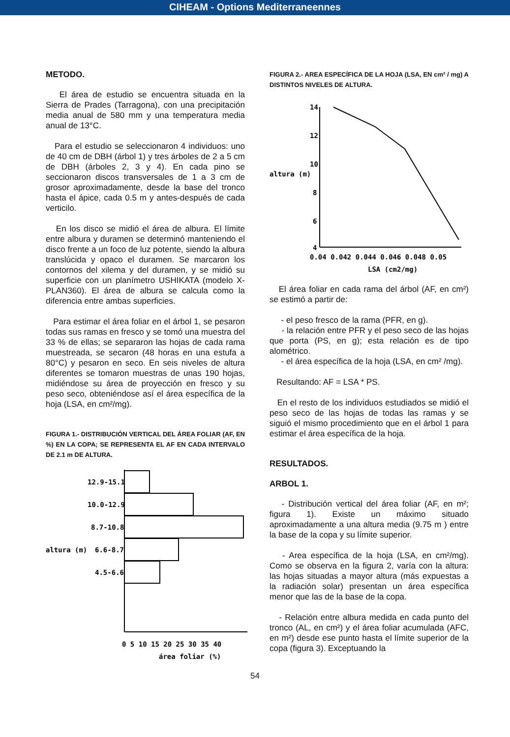CIHEAM - Options Mediterraneennes
METODO.
El área de estudio se encuentra situada en la Sierra de Prades (Tarragona), con una precipitación media anual de 580 mm y una temperatura media anual de 13°C.
Para el estudio se seleccionaron 4 individuos: uno de 40 cm de DBH (árbol 1) y tres árboles de 2 a 5 cm de DBH (árboles 2, 3 y 4). En cada pino se seccionaron discos transversales de 1 a 3 cm de grosor aproximadamente, desde la base del tronco hasta el ápice, cada 0.5 m y antes-después de cada verticilo.
En los disco se midió el área de albura. El límite entre albura y duramen se determinó manteniendo el disco frente a un foco de luz potente, siendo la albura translúcida y opaco el duramen. Se marcaron los contornos del xilema y del duramen, y se midió su superficie con un planímetro USHIKATA (modelo X-PLAN360). El área de albura se calcula como la diferencia entre ambas superficies.
Para estimar el área foliar en el árbol 1, se pesaron todas sus ramas en fresco y se tomó una muestra del 33 % de ellas; se separaron las hojas de cada rama muestreada, se secaron (48 horas en una estufa a 80°C) y pesaron en seco. En seis niveles de altura diferentes se tomaron muestras de unas 190 hojas, midiéndose su área de proyección en fresco y su peso seco, obteniéndose así el área específica de la hoja (LSA, en cm²/mg).
FIGURA 1.- DISTRIBUCIÓN VERTICAL DEL ÁREA FOLIAR (AF, EN %) EN LA COPA; SE REPRESENTA EL AF EN CADA INTERVALO DE 2.1 m DE ALTURA.
12.9-15.1
10.0-12.9
8.7-10.8
6.6-8.7
altura (m)
4.5-6.6
0 5 10 15 20 25 30 35 40
área foliar (%)
FIGURA 2.- AREA ESPECÍFICA DE LA HOJA (LSA, EN cm² / mg) A DISTINTOS NIVELES DE ALTURA.
14
12
10
altura (m)
8
6
4
0.04 0.042 0.044 0.046 0.048 0.05
LSA (cm2/mg)
El área foliar en cada rama del árbol (AF, en cm²) se estimó a partir de:
- el peso fresco de la rama (PFR, en g).
- la relación entre PFR y el peso seco de las hojas que porta (PS, en g); esta relación es de tipo alométrico.
- el área específica de la hoja (LSA, en cm² /mg).
Resultando: AF = LSA * PS.
En el resto de los individuos estudiados se midió el peso seco de las hojas de todas las ramas y se siguió el mismo procedimiento que en el árbol 1 para estimar el área específica de la hoja.
RESULTADOS.
ARBOL 1.
- Distribución vertical del área foliar (AF, en m²; figura 1). Existe un máximo situado aproximadamente a una altura media (9.75 m ) entre la base de la copa y su límite superior.
- Area específica de la hoja (LSA, en cm²/mg). Como se observa en la figura 2, varía con la altura: las hojas situadas a mayor altura (más expuestas a la radiación solar) presentan un área específica menor que las de la base de la copa.
- Relación entre albura medida en cada punto del tronco (AL, en cm²) y el área foliar acumulada (AFC, en m²) desde ese punto hasta el límite superior de la copa (figura 3). Exceptuando la
54